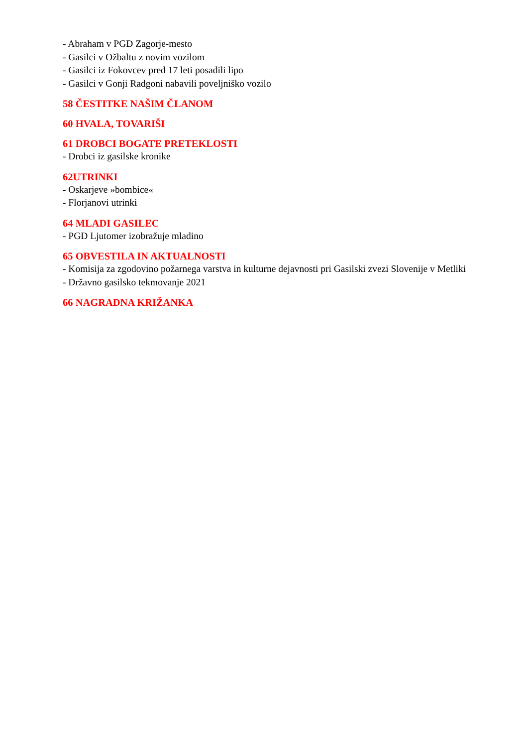- Abraham v PGD Zagorje-mesto
- Gasilci v Ožbaltu z novim vozilom
- Gasilci iz Fokovcev pred 17 leti posadili lipo
- Gasilci v Gonji Radgoni nabavili poveljniško vozilo
58 ČESTITKE NAŠIM ČLANOM
60 HVALA, TOVARIŠI
61 DROBCI BOGATE PRETEKLOSTI
- Drobci iz gasilske kronike
62UTRINKI
- Oskarjeve »bombice«
- Florjanovi utrinki
64 MLADI GASILEC
- PGD Ljutomer izobražuje mladino
65 OBVESTILA IN AKTUALNOSTI
- Komisija za zgodovino požarnega varstva in kulturne dejavnosti pri Gasilski zvezi Slovenije v Metliki
- Državno gasilsko tekmovanje 2021
66 NAGRADNA KRIŽANKA